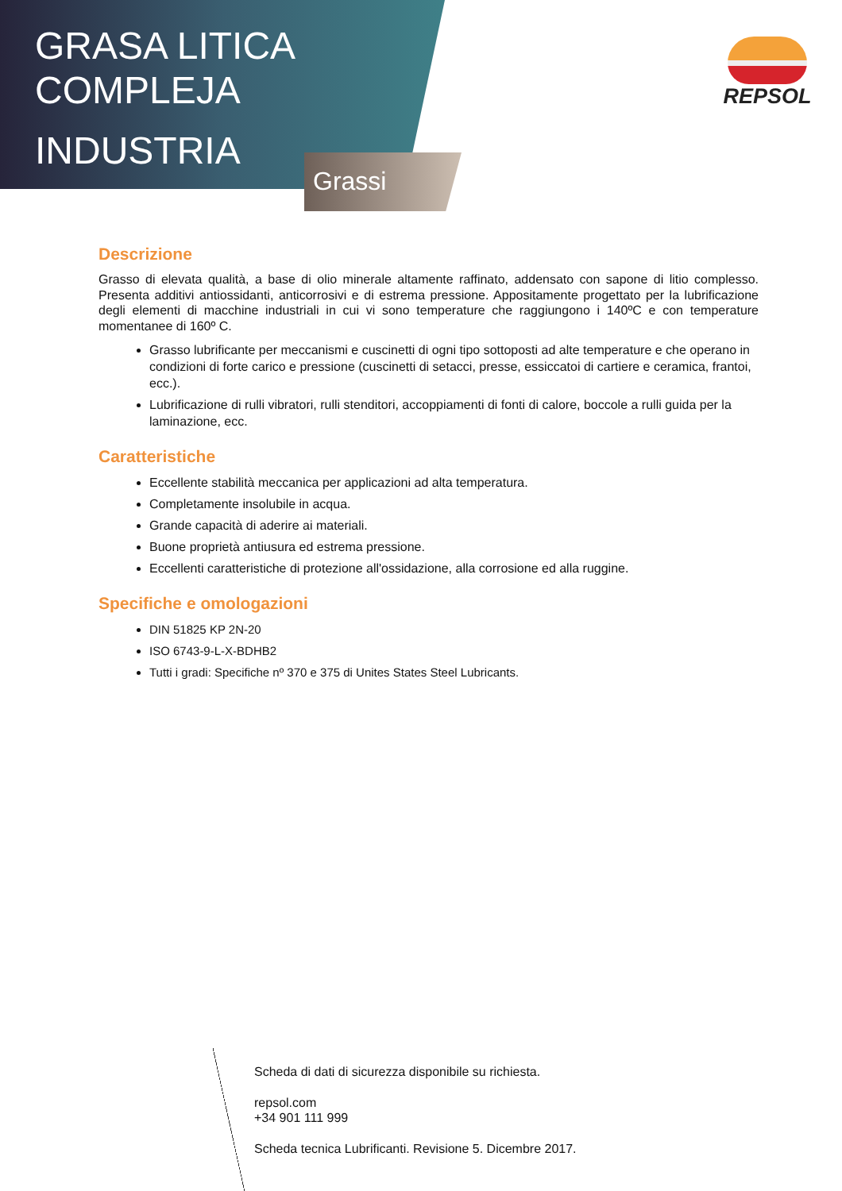GRASA LITICA
COMPLEJA
INDUSTRIA
Grassi
REPSOL
Descrizione
Grasso di elevata qualità, a base di olio minerale altamente raffinato, addensato con sapone di litio complesso. Presenta additivi antiossidanti, anticorrosivi e di estrema pressione. Appositamente progettato per la lubrificazione degli elementi di macchine industriali in cui vi sono temperature che raggiungono i 140ºC e con temperature momentanee di 160º C.
Grasso lubrificante per meccanismi e cuscinetti di ogni tipo sottoposti ad alte temperature e che operano in condizioni di forte carico e pressione (cuscinetti di setacci, presse, essiccatoi di cartiere e ceramica, frantoi, ecc.).
Lubrificazione di rulli vibratori, rulli stenditori, accoppiamenti di fonti di calore, boccole a rulli guida per la laminazione, ecc.
Caratteristiche
Eccellente stabilità meccanica per applicazioni ad alta temperatura.
Completamente insolubile in acqua.
Grande capacità di aderire ai materiali.
Buone proprietà antiusura ed estrema pressione.
Eccellenti caratteristiche di protezione all'ossidazione, alla corrosione ed alla ruggine.
Specifiche e omologazioni
DIN 51825 KP 2N-20
ISO 6743-9-L-X-BDHB2
Tutti i gradi: Specifiche nº 370 e 375 di Unites States Steel Lubricants.
Scheda di dati di sicurezza disponibile su richiesta.
repsol.com
+34 901 111 999
Scheda tecnica Lubrificanti. Revisione 5. Dicembre 2017.